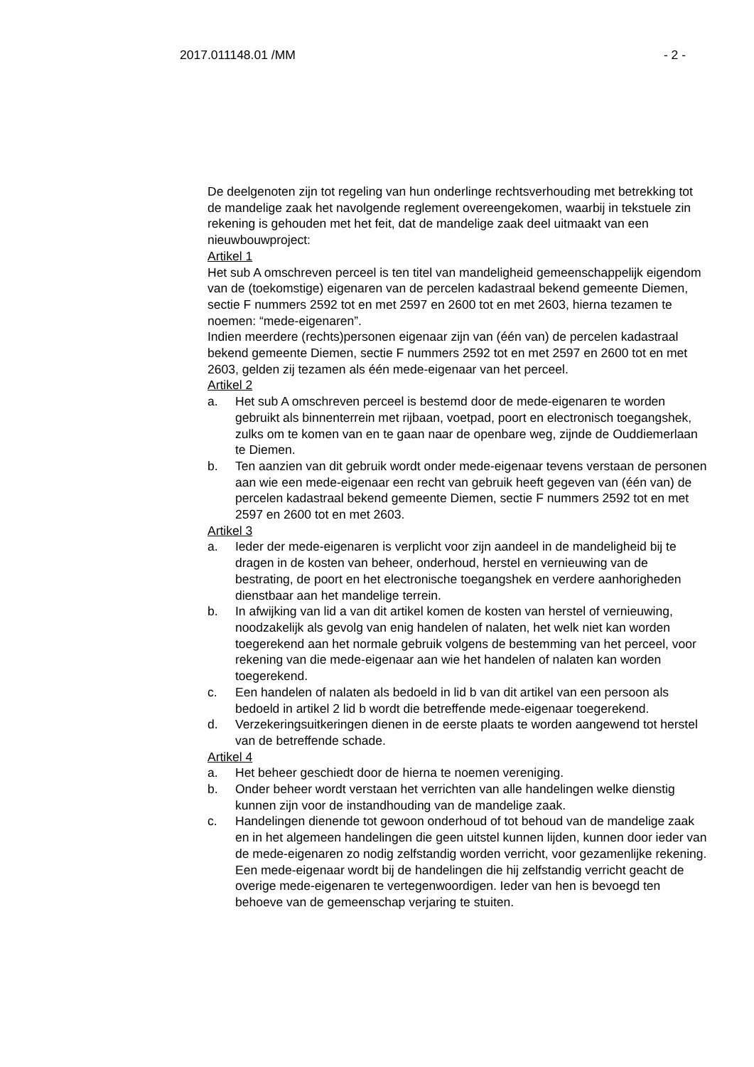2017.011148.01 /MM - 2 -
De deelgenoten zijn tot regeling van hun onderlinge rechtsverhouding met betrekking tot de mandelige zaak het navolgende reglement overeengekomen, waarbij in tekstuele zin rekening is gehouden met het feit, dat de mandelige zaak deel uitmaakt van een nieuwbouwproject:
Artikel 1
Het sub A omschreven perceel is ten titel van mandeligheid gemeenschappelijk eigendom van de (toekomstige) eigenaren van de percelen kadastraal bekend gemeente Diemen, sectie F nummers 2592 tot en met 2597 en 2600 tot en met 2603, hierna tezamen te noemen: “mede-eigenaren”.
Indien meerdere (rechts)personen eigenaar zijn van (één van) de percelen kadastraal bekend gemeente Diemen, sectie F nummers 2592 tot en met 2597 en 2600 tot en met 2603, gelden zij tezamen als één mede-eigenaar van het perceel.
Artikel 2
a. Het sub A omschreven perceel is bestemd door de mede-eigenaren te worden gebruikt als binnenterrein met rijbaan, voetpad, poort en electronisch toegangshek, zulks om te komen van en te gaan naar de openbare weg, zijnde de Ouddiemerlaan te Diemen.
b. Ten aanzien van dit gebruik wordt onder mede-eigenaar tevens verstaan de personen aan wie een mede-eigenaar een recht van gebruik heeft gegeven van (één van) de percelen kadastraal bekend gemeente Diemen, sectie F nummers 2592 tot en met 2597 en 2600 tot en met 2603.
Artikel 3
a. Ieder der mede-eigenaren is verplicht voor zijn aandeel in de mandeligheid bij te dragen in de kosten van beheer, onderhoud, herstel en vernieuwing van de bestrating, de poort en het electronische toegangshek en verdere aanhorigheden dienstbaar aan het mandelige terrein.
b. In afwijking van lid a van dit artikel komen de kosten van herstel of vernieuwing, noodzakelijk als gevolg van enig handelen of nalaten, het welk niet kan worden toegerekend aan het normale gebruik volgens de bestemming van het perceel, voor rekening van die mede-eigenaar aan wie het handelen of nalaten kan worden toegerekend.
c. Een handelen of nalaten als bedoeld in lid b van dit artikel van een persoon als bedoeld in artikel 2 lid b wordt die betreffende mede-eigenaar toegerekend.
d. Verzekeringsuitkeringen dienen in de eerste plaats te worden aangewend tot herstel van de betreffende schade.
Artikel 4
a. Het beheer geschiedt door de hierna te noemen vereniging.
b. Onder beheer wordt verstaan het verrichten van alle handelingen welke dienstig kunnen zijn voor de instandhouding van de mandelige zaak.
c. Handelingen dienende tot gewoon onderhoud of tot behoud van de mandelige zaak en in het algemeen handelingen die geen uitstel kunnen lijden, kunnen door ieder van de mede-eigenaren zo nodig zelfstandig worden verricht, voor gezamenlijke rekening.
Een mede-eigenaar wordt bij de handelingen die hij zelfstandig verricht geacht de overige mede-eigenaren te vertegenwoordigen. Ieder van hen is bevoegd ten behoeve van de gemeenschap verjaring te stuiten.